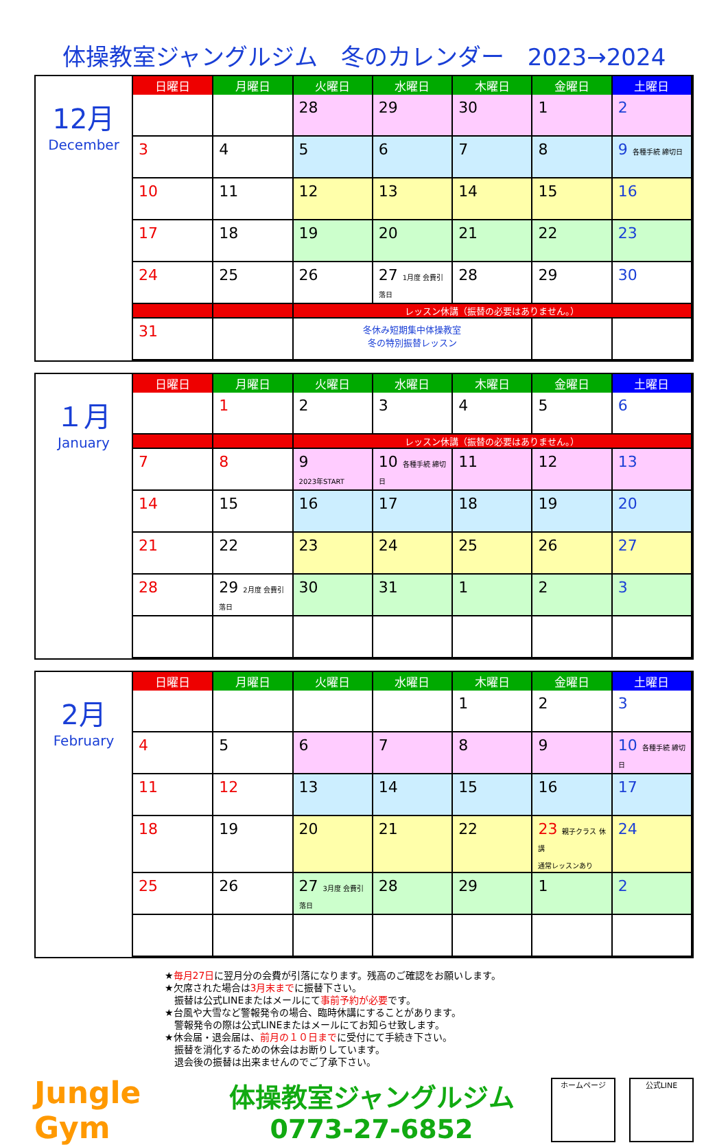体操教室ジャングルジム　冬のカレンダー　2023→2024
12月
December
| 日曜日 | 月曜日 | 火曜日 | 水曜日 | 木曜日 | 金曜日 | 土曜日 |
| --- | --- | --- | --- | --- | --- | --- |
| | | 28 | 29 | 30 | 1 | 2 |
| 3 | 4 | 5 | 6 | 7 | 8 | 9 各種手続 締切日 |
| 10 | 11 | 12 | 13 | 14 | 15 | 16 |
| 17 | 18 | 19 | 20 | 21 | 22 | 23 |
| 24 | 25 | 26 | 27 1月度 会費引落日 | 28 | 29 | 30 |
| | | レッスン休講（振替の必要はありません。） | | | | |
| 31 | | 冬休み短期集中体操教室 冬の特別振替レッスン | | | | |
１月
January
| 日曜日 | 月曜日 | 火曜日 | 水曜日 | 木曜日 | 金曜日 | 土曜日 |
| --- | --- | --- | --- | --- | --- | --- |
| | 1 | 2 | 3 | 4 | 5 | 6 |
| | | レッスン休講（振替の必要はありません。） | | | | |
| 7 | 8 | 9 2023年START | 10 各種手続 締切日 | 11 | 12 | 13 |
| 14 | 15 | 16 | 17 | 18 | 19 | 20 |
| 21 | 22 | 23 | 24 | 25 | 26 | 27 |
| 28 | 29 2月度 会費引落日 | 30 | 31 | 1 | 2 | 3 |
2月
February
| 日曜日 | 月曜日 | 火曜日 | 水曜日 | 木曜日 | 金曜日 | 土曜日 |
| --- | --- | --- | --- | --- | --- | --- |
| | | | | 1 | 2 | 3 |
| 4 | 5 | 6 | 7 | 8 | 9 | 10 各種手続 締切日 |
| 11 | 12 | 13 | 14 | 15 | 16 | 17 |
| 18 | 19 | 20 | 21 | 22 | 23 親子クラス 休講 通常レッスンあり | 24 |
| 25 | 26 | 27 3月度 会費引落日 | 28 | 29 | 1 | 2 |
★毎月27日に翌月分の会費が引落になります。残高のご確認をお願いします。
★欠席された場合は3月末までに振替下さい。
　振替は公式LINEまたはメールにて事前予約が必要です。
★台風や大雪など警報発令の場合、臨時休講にすることがあります。
　警報発令の際は公式LINEまたはメールにてお知らせ致します。
★休会届・退会届は、前月の１０日までに受付にて手続き下さい。
　振替を消化するための休会はお断りしています。
　退会後の振替は出来ませんのでご了承下さい。
Jungle Gym
体操教室ジャングルジム
0773-27-6852
ホームページ 公式LINE